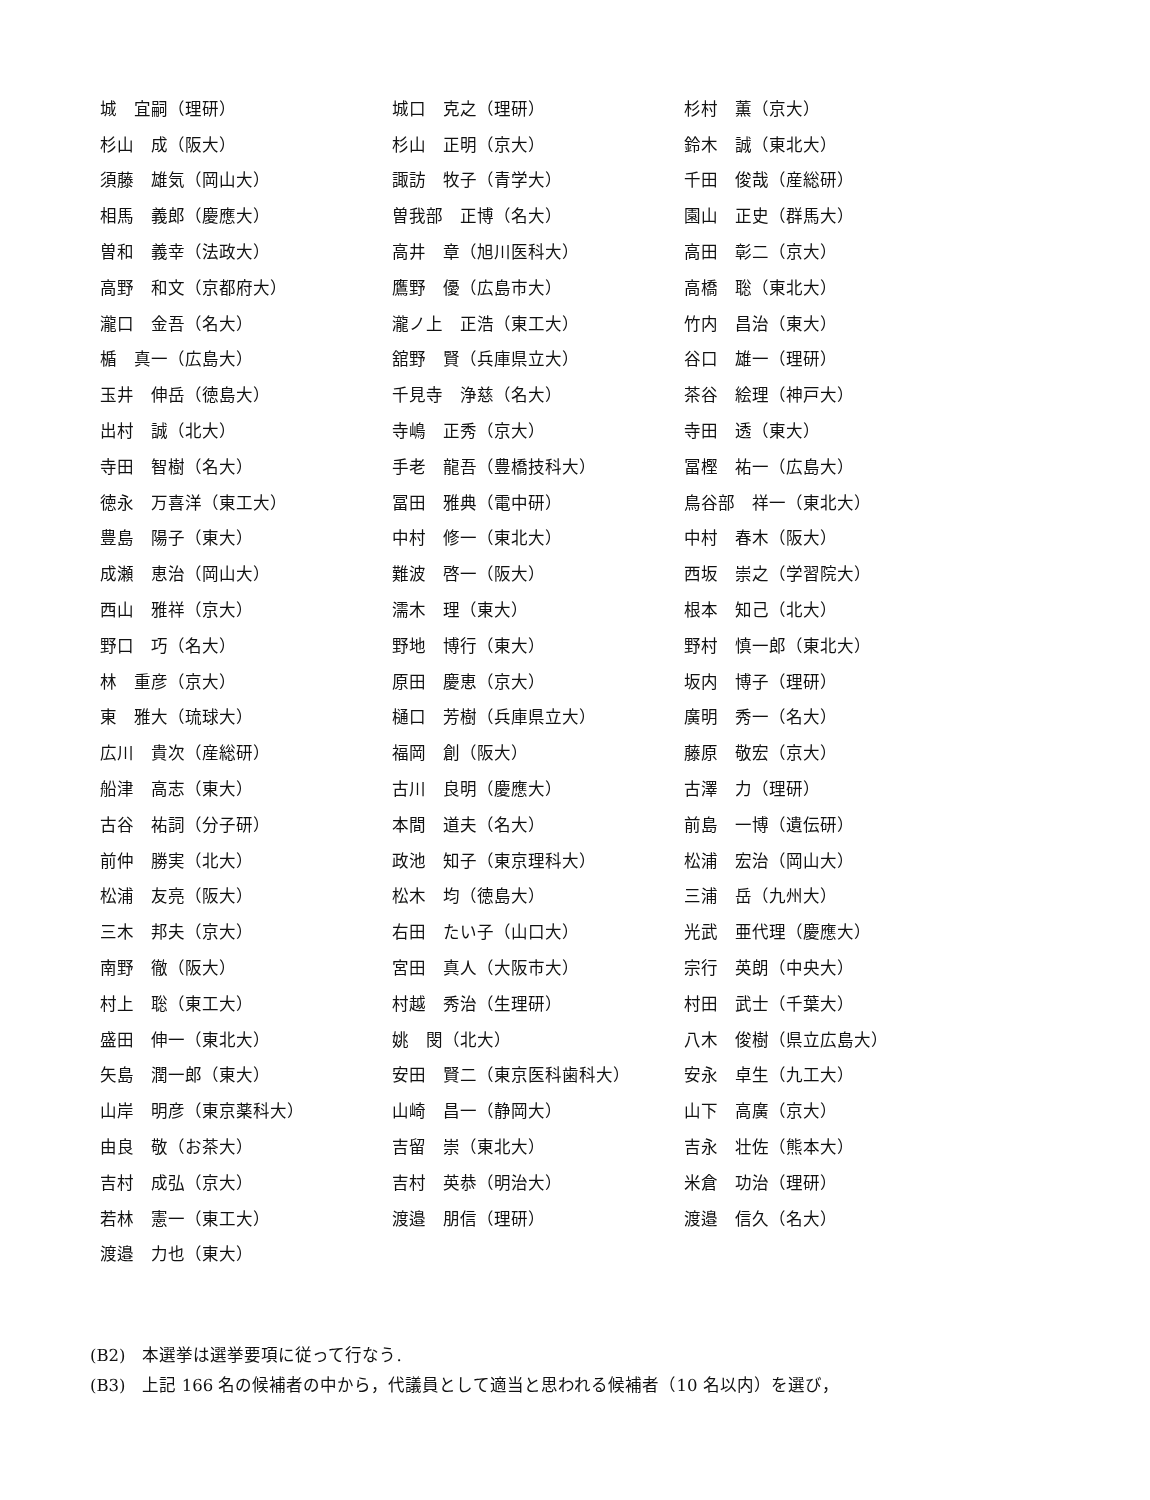| 城 宜嗣（理研） | 城口 克之（理研） | 杉村 薫（京大） |
| 杉山 成（阪大） | 杉山 正明（京大） | 鈴木 誠（東北大） |
| 須藤 雄気（岡山大） | 諏訪 牧子（青学大） | 千田 俊哉（産総研） |
| 相馬 義郎（慶應大） | 曽我部 正博（名大） | 園山 正史（群馬大） |
| 曽和 義幸（法政大） | 高井 章（旭川医科大） | 高田 彰二（京大） |
| 高野 和文（京都府大） | 鷹野 優（広島市大） | 高橋 聡（東北大） |
| 瀧口 金吾（名大） | 瀧ノ上 正浩（東工大） | 竹内 昌治（東大） |
| 楯 真一（広島大） | 舘野 賢（兵庫県立大） | 谷口 雄一（理研） |
| 玉井 伸岳（徳島大） | 千見寺 浄慈（名大） | 茶谷 絵理（神戸大） |
| 出村 誠（北大） | 寺嶋 正秀（京大） | 寺田 透（東大） |
| 寺田 智樹（名大） | 手老 龍吾（豊橋技科大） | 冨樫 祐一（広島大） |
| 徳永 万喜洋（東工大） | 冨田 雅典（電中研） | 鳥谷部 祥一（東北大） |
| 豊島 陽子（東大） | 中村 修一（東北大） | 中村 春木（阪大） |
| 成瀬 恵治（岡山大） | 難波 啓一（阪大） | 西坂 崇之（学習院大） |
| 西山 雅祥（京大） | 濡木 理（東大） | 根本 知己（北大） |
| 野口 巧（名大） | 野地 博行（東大） | 野村 慎一郎（東北大） |
| 林 重彦（京大） | 原田 慶恵（京大） | 坂内 博子（理研） |
| 東 雅大（琉球大） | 樋口 芳樹（兵庫県立大） | 廣明 秀一（名大） |
| 広川 貴次（産総研） | 福岡 創（阪大） | 藤原 敬宏（京大） |
| 船津 高志（東大） | 古川 良明（慶應大） | 古澤 力（理研） |
| 古谷 祐詞（分子研） | 本間 道夫（名大） | 前島 一博（遺伝研） |
| 前仲 勝実（北大） | 政池 知子（東京理科大） | 松浦 宏治（岡山大） |
| 松浦 友亮（阪大） | 松木 均（徳島大） | 三浦 岳（九州大） |
| 三木 邦夫（京大） | 右田 たい子（山口大） | 光武 亜代理（慶應大） |
| 南野 徹（阪大） | 宮田 真人（大阪市大） | 宗行 英朗（中央大） |
| 村上 聡（東工大） | 村越 秀治（生理研） | 村田 武士（千葉大） |
| 盛田 伸一（東北大） | 姚 閔（北大） | 八木 俊樹（県立広島大） |
| 矢島 潤一郎（東大） | 安田 賢二（東京医科歯科大） | 安永 卓生（九工大） |
| 山岸 明彦（東京薬科大） | 山崎 昌一（静岡大） | 山下 高廣（京大） |
| 由良 敬（お茶大） | 吉留 崇（東北大） | 吉永 壮佐（熊本大） |
| 吉村 成弘（京大） | 吉村 英恭（明治大） | 米倉 功治（理研） |
| 若林 憲一（東工大） | 渡邉 朋信（理研） | 渡邉 信久（名大） |
| 渡邉 力也（東大） | | |
(B2)　本選挙は選挙要項に従って行なう.
(B3)　上記 166 名の候補者の中から，代議員として適当と思われる候補者（10 名以内）を選び，